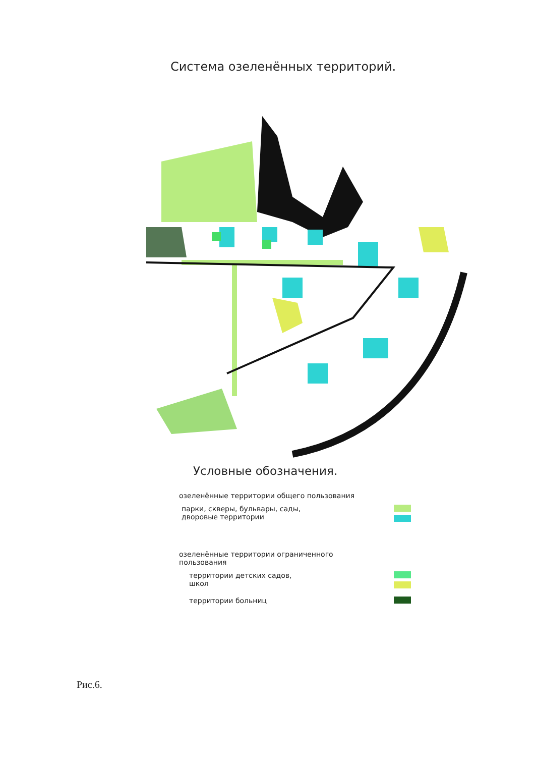Система озеленённых территорий.
Условные обозначения.
озеленённые территории общего пользования
парки, скверы, бульвары, сады,
дворовые территории
озеленённые территории ограниченного
пользования
территории детских садов,
школ
территории больниц
Рис.6.